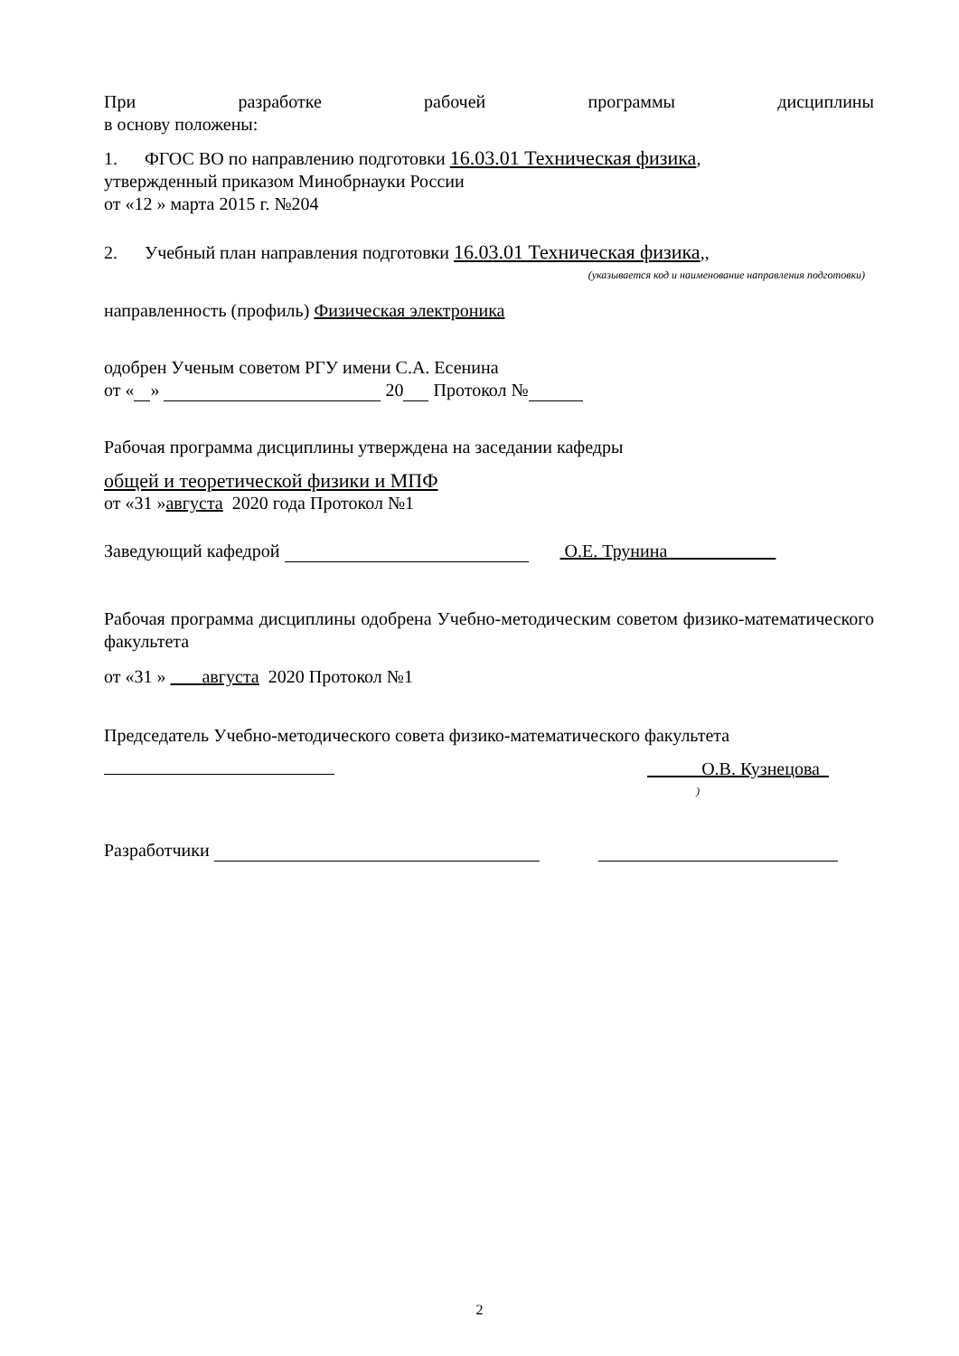При разработке рабочей программы дисциплины
в основу положены:
1. ФГОС ВО по направлению подготовки 16.03.01 Техническая физика,
утвержденный приказом Минобрнауки России
от «12 » марта 2015 г. №204
2. Учебный план направления подготовки 16.03.01 Техническая физика,,
(указывается код и наименование направления подготовки)
направленность (профиль) Физическая электроника
одобрен Ученым советом РГУ имени С.А. Есенина
от « » 20 Протокол №
Рабочая программа дисциплины утверждена на заседании кафедры
общей и теоретической физики и МПФ
от «31 »августа 2020 года Протокол №1
Заведующий кафедрой О.Е. Трунина
Рабочая программа дисциплины одобрена Учебно-методическим советом физико-математического факультета
от «31 » августа 2020 Протокол №1
Председатель Учебно-методического совета физико-математического факультета
О.В. Кузнецова
)
Разработчики
2